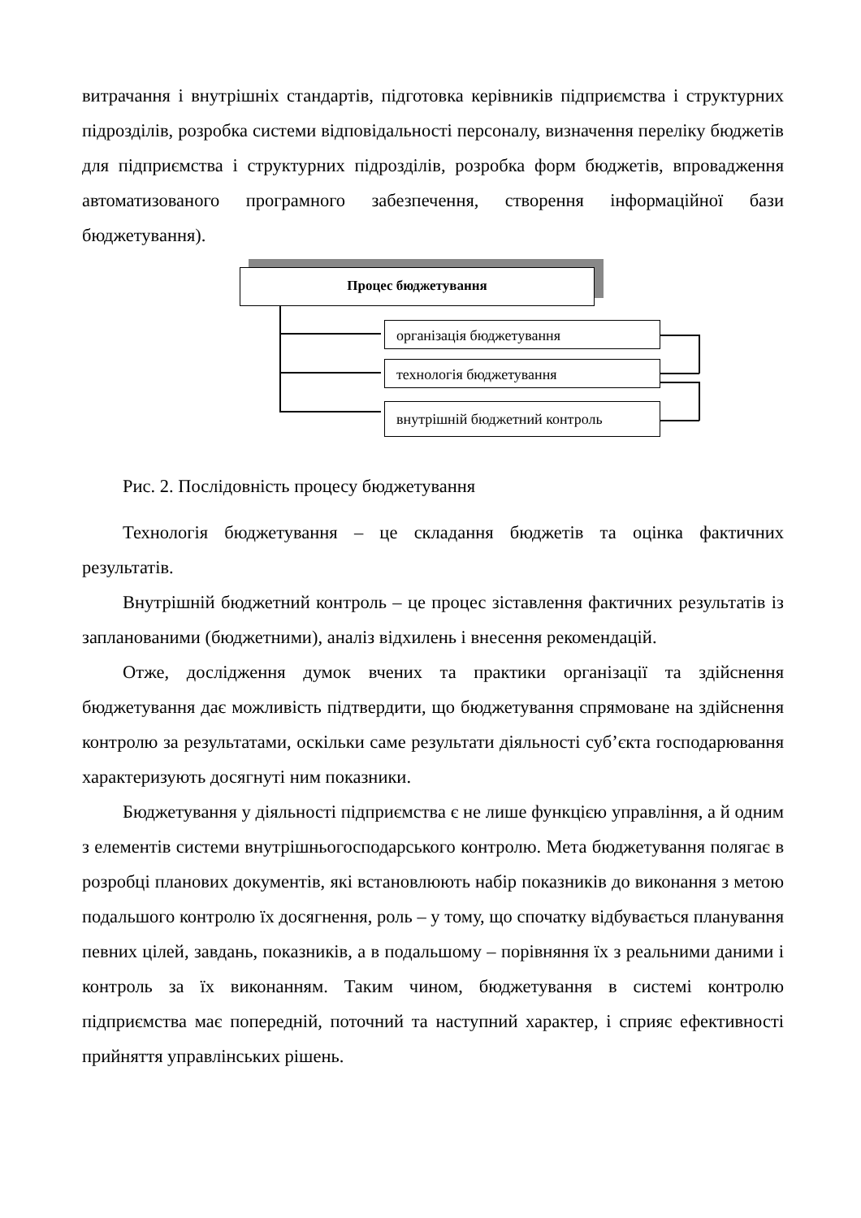витрачання і внутрішніх стандартів, підготовка керівників підприємства і структурних підрозділів, розробка системи відповідальності персоналу, визначення переліку бюджетів для підприємства і структурних підрозділів, розробка форм бюджетів, впровадження автоматизованого програмного забезпечення, створення інформаційної бази бюджетування).
Процес бюджетування
організація бюджетування
технологія бюджетування
внутрішній бюджетний контроль
Рис. 2. Послідовність процесу бюджетування
Технологія бюджетування – це складання бюджетів та оцінка фактичних результатів.
Внутрішній бюджетний контроль – це процес зіставлення фактичних результатів із запланованими (бюджетними), аналіз відхилень і внесення рекомендацій.
Отже, дослідження думок вчених та практики організації та здійснення бюджетування дає можливість підтвердити, що бюджетування спрямоване на здійснення контролю за результатами, оскільки саме результати діяльності суб’єкта господарювання характеризують досягнуті ним показники.
Бюджетування у діяльності підприємства є не лише функцією управління, а й одним з елементів системи внутрішньогосподарського контролю. Мета бюджетування полягає в розробці планових документів, які встановлюють набір показників до виконання з метою подальшого контролю їх досягнення, роль – у тому, що спочатку відбувається планування певних цілей, завдань, показників, а в подальшому – порівняння їх з реальними даними і контроль за їх виконанням. Таким чином, бюджетування в системі контролю підприємства має попередній, поточний та наступний характер, і сприяє ефективності прийняття управлінських рішень.